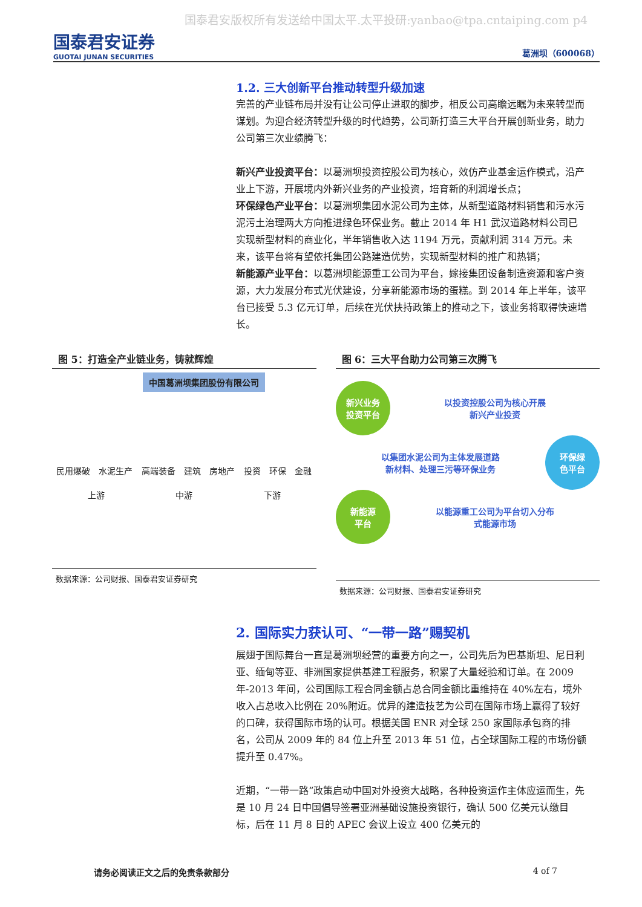国泰君安版权所有发送给中国太平.太平投研:yanbao@tpa.cntaiping.com p4
国泰君安证券
GUOTAI JUNAN SECURITIES
葛洲坝（600068）
1.2. 三大创新平台推动转型升级加速
完善的产业链布局并没有让公司停止进取的脚步，相反公司高瞻远瞩为未来转型而谋划。为迎合经济转型升级的时代趋势，公司新打造三大平台开展创新业务，助力公司第三次业绩腾飞：
新兴产业投资平台：以葛洲坝投资控股公司为核心，效仿产业基金运作模式，沿产业上下游，开展境内外新兴业务的产业投资，培育新的利润增长点；
环保绿色产业平台：以葛洲坝集团水泥公司为主体，从新型道路材料销售和污水污泥污土治理两大方向推进绿色环保业务。截止 2014 年 H1 武汉道路材料公司已实现新型材料的商业化，半年销售收入达 1194 万元，贡献利润 314 万元。未来，该平台将有望依托集团公路建造优势，实现新型材料的推广和热销；
新能源产业平台：以葛洲坝能源重工公司为平台，嫁接集团设备制造资源和客户资源，大力发展分布式光伏建设，分享新能源市场的蛋糕。到 2014 年上半年，该平台已接受 5.3 亿元订单，后续在光伏扶持政策上的推动之下，该业务将取得快速增长。
图 5：打造全产业链业务，铸就辉煌
中国葛洲坝集团股份有限公司
民用爆破 水泥生产 高端装备 建筑 房地产 投资 环保 金融
上游 中游 下游
数据来源：公司财报、国泰君安证券研究
图 6：三大平台助力公司第三次腾飞
新兴业务
投资平台
以投资控股公司为核心开展
新兴产业投资
以集团水泥公司为主体发展道路
新材料、处理三污等环保业务
环保绿
色平台
新能源
平台
以能源重工公司为平台切入分布
式能源市场
数据来源：公司财报、国泰君安证券研究
2. 国际实力获认可、“一带一路”赐契机
展翅于国际舞台一直是葛洲坝经营的重要方向之一，公司先后为巴基斯坦、尼日利亚、缅甸等亚、非洲国家提供基建工程服务，积累了大量经验和订单。在 2009 年-2013 年间，公司国际工程合同金额占总合同金额比重维持在 40%左右，境外收入占总收入比例在 20%附近。优异的建造技艺为公司在国际市场上赢得了较好的口碑，获得国际市场的认可。根据美国 ENR 对全球 250 家国际承包商的排名，公司从 2009 年的 84 位上升至 2013 年 51 位，占全球国际工程的市场份额提升至 0.47%。
近期，“一带一路”政策启动中国对外投资大战略，各种投资运作主体应运而生，先是 10 月 24 日中国倡导签署亚洲基础设施投资银行，确认 500 亿美元认缴目标，后在 11 月 8 日的 APEC 会议上设立 400 亿美元的
请务必阅读正文之后的免责条款部分 4 of 7